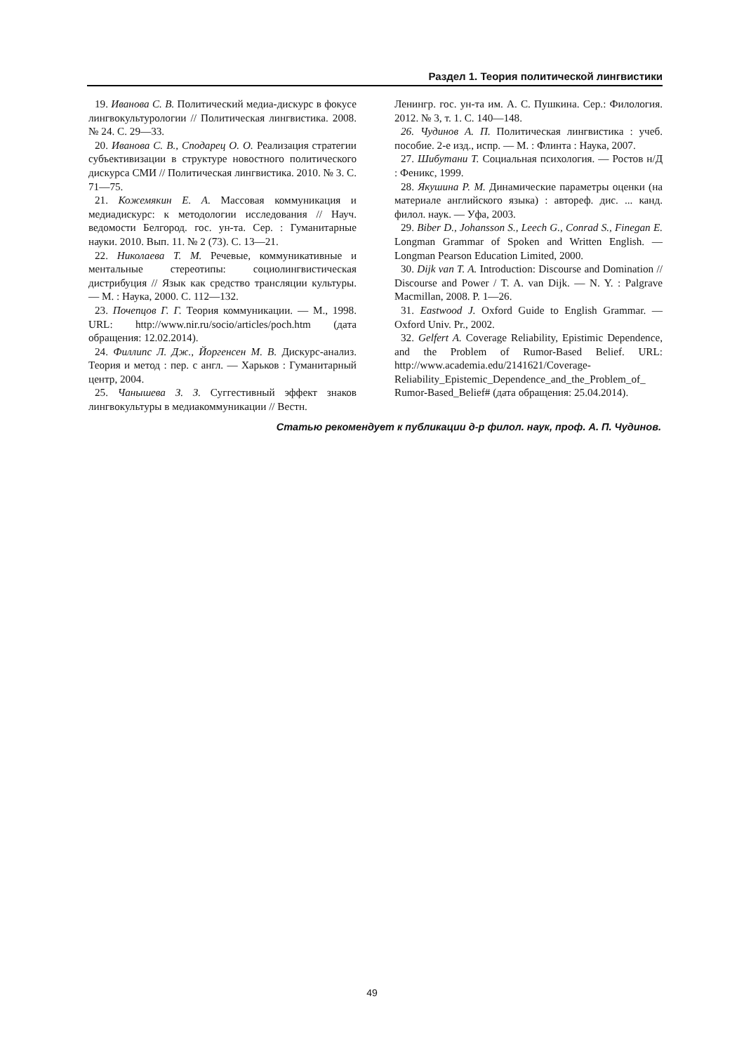Раздел 1. Теория политической лингвистики
19. Иванова С. В. Политический медиа-дискурс в фокусе лингвокультурологии // Политическая лингвистика. 2008. № 24. С. 29—33.
20. Иванова С. В., Сподарец О. О. Реализация стратегии субъективизации в структуре новостного политического дискурса СМИ // Политическая лингвистика. 2010. № 3. С. 71—75.
21. Кожемякин Е. А. Массовая коммуникация и медиадискурс: к методологии исследования // Науч. ведомости Белгород. гос. ун-та. Сер. : Гуманитарные науки. 2010. Вып. 11. № 2 (73). С. 13—21.
22. Николаева Т. М. Речевые, коммуникативные и ментальные стереотипы: социолингвистическая дистрибуция // Язык как средство трансляции культуры. — М. : Наука, 2000. С. 112—132.
23. Почепцов Г. Г. Теория коммуникации. — М., 1998. URL: http://www.nir.ru/socio/articles/poch.htm (дата обращения: 12.02.2014).
24. Филлипс Л. Дж., Йоргенсен М. В. Дискурс-анализ. Теория и метод : пер. с англ. — Харьков : Гуманитарный центр, 2004.
25. Чанышева З. З. Суггестивный эффект знаков лингвокультуры в медиакоммуникации // Вестн.
Ленингр. гос. ун-та им. А. С. Пушкина. Сер.: Филология. 2012. № 3, т. 1. С. 140—148.
26. Чудинов А. П. Политическая лингвистика : учеб. пособие. 2-е изд., испр. — М. : Флинта : Наука, 2007.
27. Шибутани Т. Социальная психология. — Ростов н/Д : Феникс, 1999.
28. Якушина Р. М. Динамические параметры оценки (на материале английского языка) : автореф. дис. ... канд. филол. наук. — Уфа, 2003.
29. Biber D., Johansson S., Leech G., Conrad S., Finegan E. Longman Grammar of Spoken and Written English. — Longman Pearson Education Limited, 2000.
30. Dijk van T. A. Introduction: Discourse and Domination // Discourse and Power / T. A. van Dijk. — N. Y. : Palgrave Macmillan, 2008. P. 1—26.
31. Eastwood J. Oxford Guide to English Grammar. — Oxford Univ. Pr., 2002.
32. Gelfert A. Coverage Reliability, Epistimic Dependence, and the Problem of Rumor-Based Belief. URL: http://www.academia.edu/2141621/Coverage-Reliability_Epistemic_Dependence_and_the_Problem_of_ Rumor-Based_Belief# (дата обращения: 25.04.2014).
Статью рекомендует к публикации д-р филол. наук, проф. А. П. Чудинов.
49